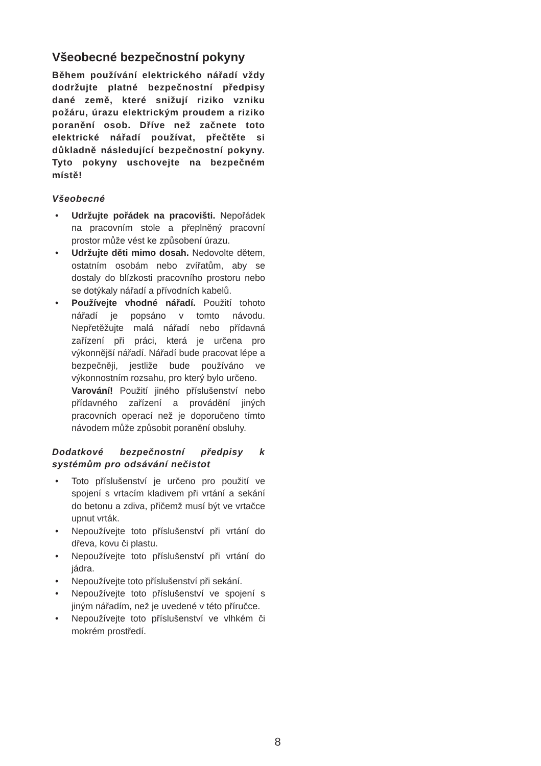Všeobecné bezpečnostní pokyny
Během používání elektrického nářadí vždy dodržujte platné bezpečnostní předpisy dané země, které snižují riziko vzniku požáru, úrazu elektrickým proudem a riziko poranění osob. Dříve než začnete toto elektrické nářadí používat, přečtěte si důkladně následující bezpečnostní pokyny. Tyto pokyny uschovejte na bezpečném místě!
Všeobecné
• Udržujte pořádek na pracovišti. Nepořádek na pracovním stole a přeplněný pracovní prostor může vést ke způsobení úrazu.
• Udržujte děti mimo dosah. Nedovolte dětem, ostatním osobám nebo zvířatům, aby se dostaly do blízkosti pracovního prostoru nebo se dotýkaly nářadí a přívodních kabelů.
• Používejte vhodné nářadí. Použití tohoto nářadí je popsáno v tomto návodu. Nepřetěžujte malá nářadí nebo přídavná zařízení při práci, která je určena pro výkonnější nářadí. Nářadí bude pracovat lépe a bezpečněji, jestliže bude používáno ve výkonnostním rozsahu, pro který bylo určeno.
Varování! Použití jiného příslušenství nebo přídavného zařízení a provádění jiných pracovních operací než je doporučeno tímto návodem může způsobit poranění obsluhy.
Dodatkové bezpečnostní předpisy k systémům pro odsávání nečistot
• Toto příslušenství je určeno pro použití ve spojení s vrtacím kladivem při vrtání a sekání do betonu a zdiva, přičemž musí být ve vrtačce upnut vrták.
• Nepoužívejte toto příslušenství při vrtání do dřeva, kovu či plastu.
• Nepoužívejte toto příslušenství při vrtání do jádra.
• Nepoužívejte toto příslušenství při sekání.
• Nepoužívejte toto příslušenství ve spojení s jiným nářadím, než je uvedené v této příručce.
• Nepoužívejte toto příslušenství ve vlhkém či mokrém prostředí.
8